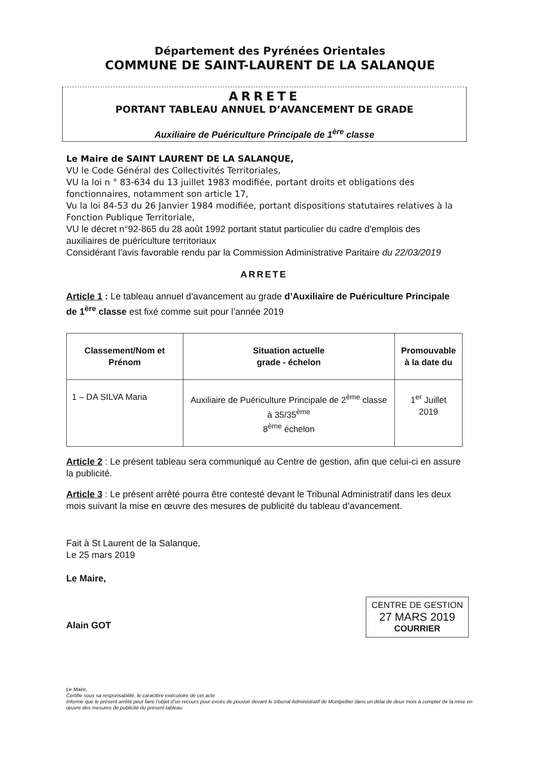Département des Pyrénées Orientales
COMMUNE DE SAINT-LAURENT DE LA SALANQUE
ARRETE
PORTANT TABLEAU ANNUEL D’AVANCEMENT DE GRADE
Auxiliaire de Puériculture Principale de 1<sup>ère</sup> classe
Le Maire de SAINT LAURENT DE LA SALANQUE,
VU le Code Général des Collectivités Territoriales,
VU la loi n ° 83-634 du 13 juillet 1983 modifiée, portant droits et obligations des fonctionnaires, notamment son article 17,
Vu la loi 84-53 du 26 Janvier 1984 modifiée, portant dispositions statutaires relatives à la Fonction Publique Territoriale,
VU le décret n°92-865 du 28 août 1992 portant statut particulier du cadre d'emplois des auxiliaires de puériculture territoriaux
Considérant l’avis favorable rendu par la Commission Administrative Paritaire du 22/03/2019
ARRETE
Article 1 : Le tableau annuel d’avancement au grade d’Auxiliaire de Puériculture Principale de 1<sup>ère</sup> classe est fixé comme suit pour l’année 2019
| Classement/Nom et Prénom | Situation actuelle grade - échelon | Promouvable à la date du |
| --- | --- | --- |
| 1 – DA SILVA Maria | Auxiliaire de Puériculture Principale de 2<sup>ème</sup> classe à 35/35<sup>ème</sup> 8<sup>ème</sup> échelon | 1<sup>er</sup> Juillet 2019 |
Article 2 : Le présent tableau sera communiqué au Centre de gestion, afin que celui-ci en assure la publicité.
Article 3 : Le présent arrêté pourra être contesté devant le Tribunal Administratif dans les deux mois suivant la mise en œuvre des mesures de publicité du tableau d’avancement.
Fait à St Laurent de la Salanque,
Le 25 mars 2019
Le Maire,
Alain GOT
CENTRE DE GESTION
27 MARS 2019
COURRIER
Le Maire,
Certifie sous sa responsabilité, le caractère exécutoire de cet acte
Informe que le présent arrêté peut faire l’objet d’un recours pour excès de pouvoir devant le tribunal Administratif de Montpellier dans un délai de deux mois à compter de la mise en œuvre des mesures de publicité du présent tableau